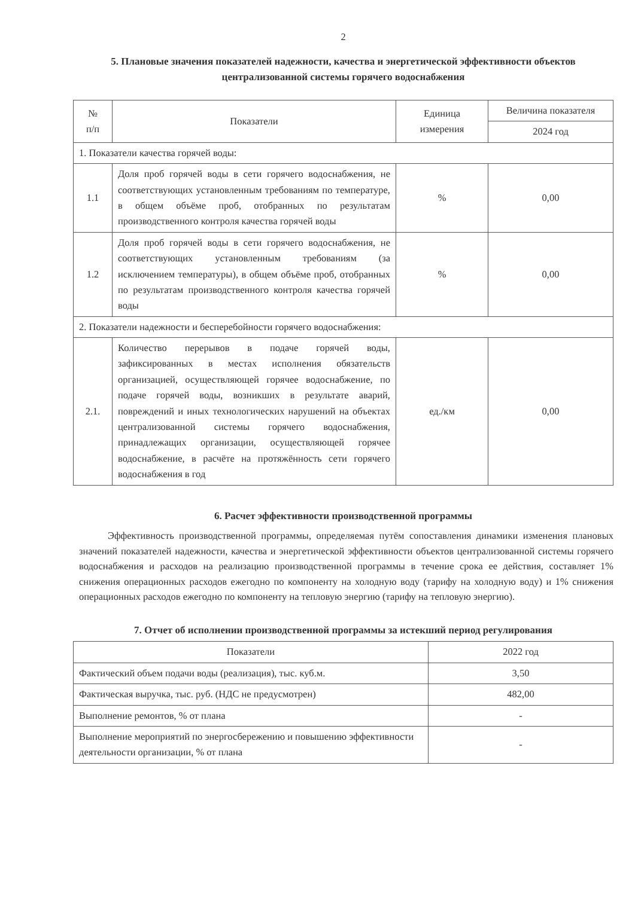2
5. Плановые значения показателей надежности, качества и энергетической эффективности объектов централизованной системы горячего водоснабжения
| № п/п | Показатели | Единица измерения | Величина показателя |
| --- | --- | --- | --- |
| | | | 2024 год |
| 1. Показатели качества горячей воды: | | | |
| 1.1 | Доля проб горячей воды в сети горячего водоснабжения, не соответствующих установленным требованиям по температуре, в общем объёме проб, отобранных по результатам производственного контроля качества горячей воды | % | 0,00 |
| 1.2 | Доля проб горячей воды в сети горячего водоснабжения, не соответствующих установленным требованиям (за исключением температуры), в общем объёме проб, отобранных по результатам производственного контроля качества горячей воды | % | 0,00 |
| 2. Показатели надежности и бесперебойности горячего водоснабжения: | | | |
| 2.1. | Количество перерывов в подаче горячей воды, зафиксированных в местах исполнения обязательств организацией, осуществляющей горячее водоснабжение, по подаче горячей воды, возникших в результате аварий, повреждений и иных технологических нарушений на объектах централизованной системы горячего водоснабжения, принадлежащих организации, осуществляющей горячее водоснабжение, в расчёте на протяжённость сети горячего водоснабжения в год | ед./км | 0,00 |
6. Расчет эффективности производственной программы
Эффективность производственной программы, определяемая путём сопоставления динамики изменения плановых значений показателей надежности, качества и энергетической эффективности объектов централизованной системы горячего водоснабжения и расходов на реализацию производственной программы в течение срока ее действия, составляет 1% снижения операционных расходов ежегодно по компоненту на холодную воду (тарифу на холодную воду) и 1% снижения операционных расходов ежегодно по компоненту на тепловую энергию (тарифу на тепловую энергию).
7. Отчет об исполнении производственной программы за истекший период регулирования
| Показатели | 2022 год |
| --- | --- |
| Фактический объем подачи воды (реализация), тыс. куб.м. | 3,50 |
| Фактическая выручка, тыс. руб. (НДС не предусмотрен) | 482,00 |
| Выполнение ремонтов, % от плана | - |
| Выполнение мероприятий по энергосбережению и повышению эффективности деятельности организации, % от плана | - |